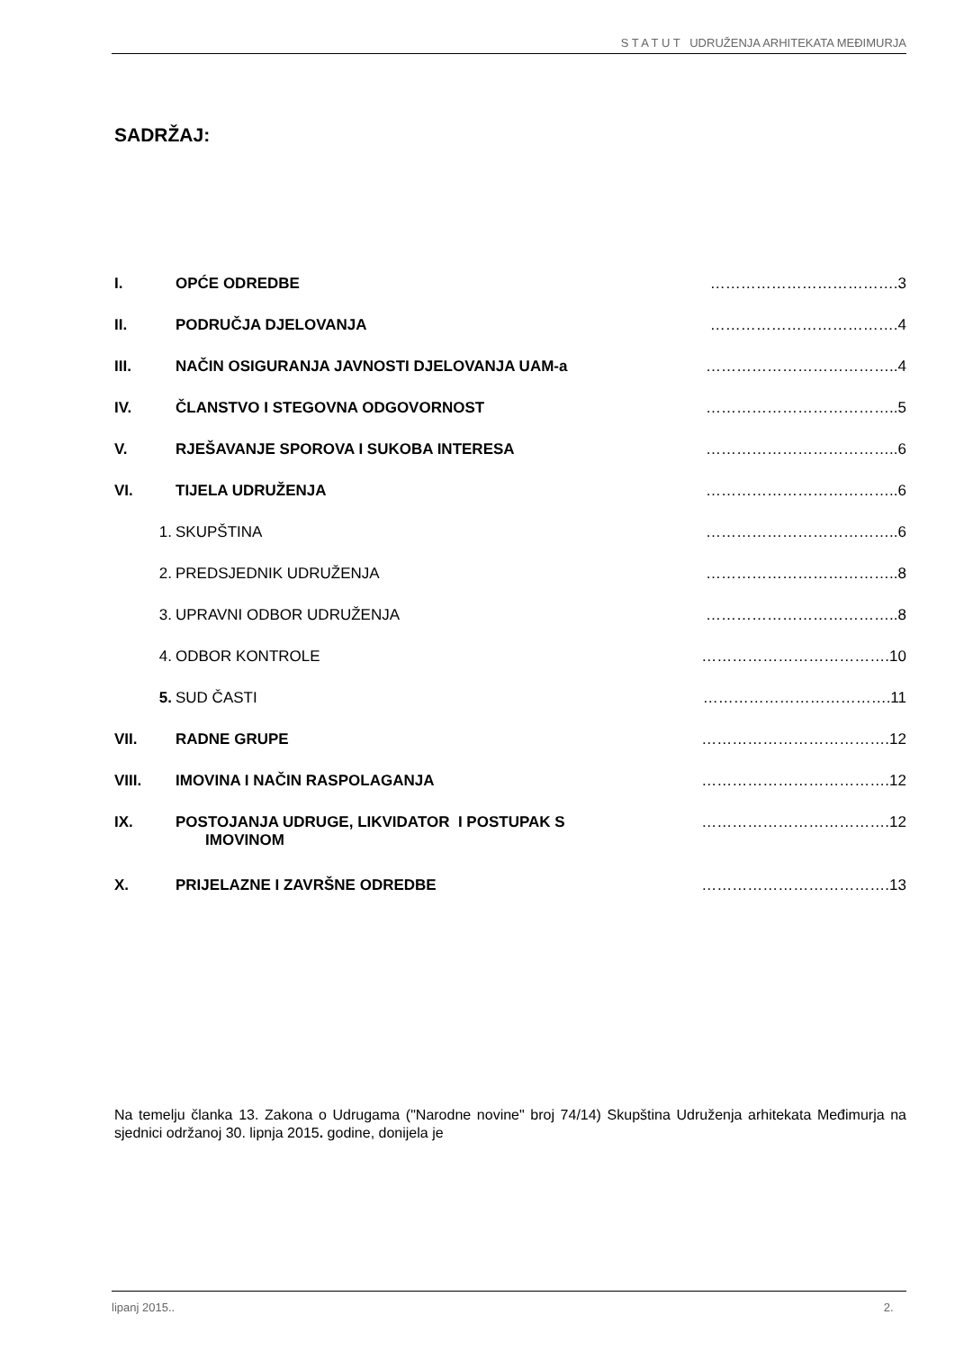S T A T U T UDRUŽENJA ARHITEKATA MEĐIMURJA
SADRŽAJ:
| I. | OPĆE ODREDBE | ……………………………….3 |
| II. | PODRUČJA DJELOVANJA | ……………………………….4 |
| III. | NAČIN OSIGURANJA JAVNOSTI DJELOVANJA UAM-a | ………………………………..4 |
| IV. | ČLANSTVO I STEGOVNA ODGOVORNOST | ………………………………..5 |
| V. | RJEŠAVANJE SPOROVA I SUKOBA INTERESA | ………………………………..6 |
| VI. | TIJELA UDRUŽENJA | ………………………………..6 |
| 1. | SKUPŠTINA | ………………………………..6 |
| 2. | PREDSJEDNIK UDRUŽENJA | ………………………………..8 |
| 3. | UPRAVNI ODBOR UDRUŽENJA | ………………………………..8 |
| 4. | ODBOR KONTROLE | ……………………………….10 |
| 5. | SUD ČASTI | ……………………………….11 |
| VII. | RADNE GRUPE | ……………………………….12 |
| VIII. | IMOVINA I NAČIN RASPOLAGANJA | ……………………………….12 |
| IX. | POSTOJANJA UDRUGE, LIKVIDATOR I POSTUPAK S IMOVINOM | ……………………………….12 |
| X. | PRIJELAZNE I ZAVRŠNE ODREDBE | ……………………………….13 |
Na temelju članka 13. Zakona o Udrugama ("Narodne novine" broj 74/14) Skupština Udruženja arhitekata Međimurja na sjednici održanoj 30. lipnja 2015. godine, donijela je
lipanj 2015.. 2.